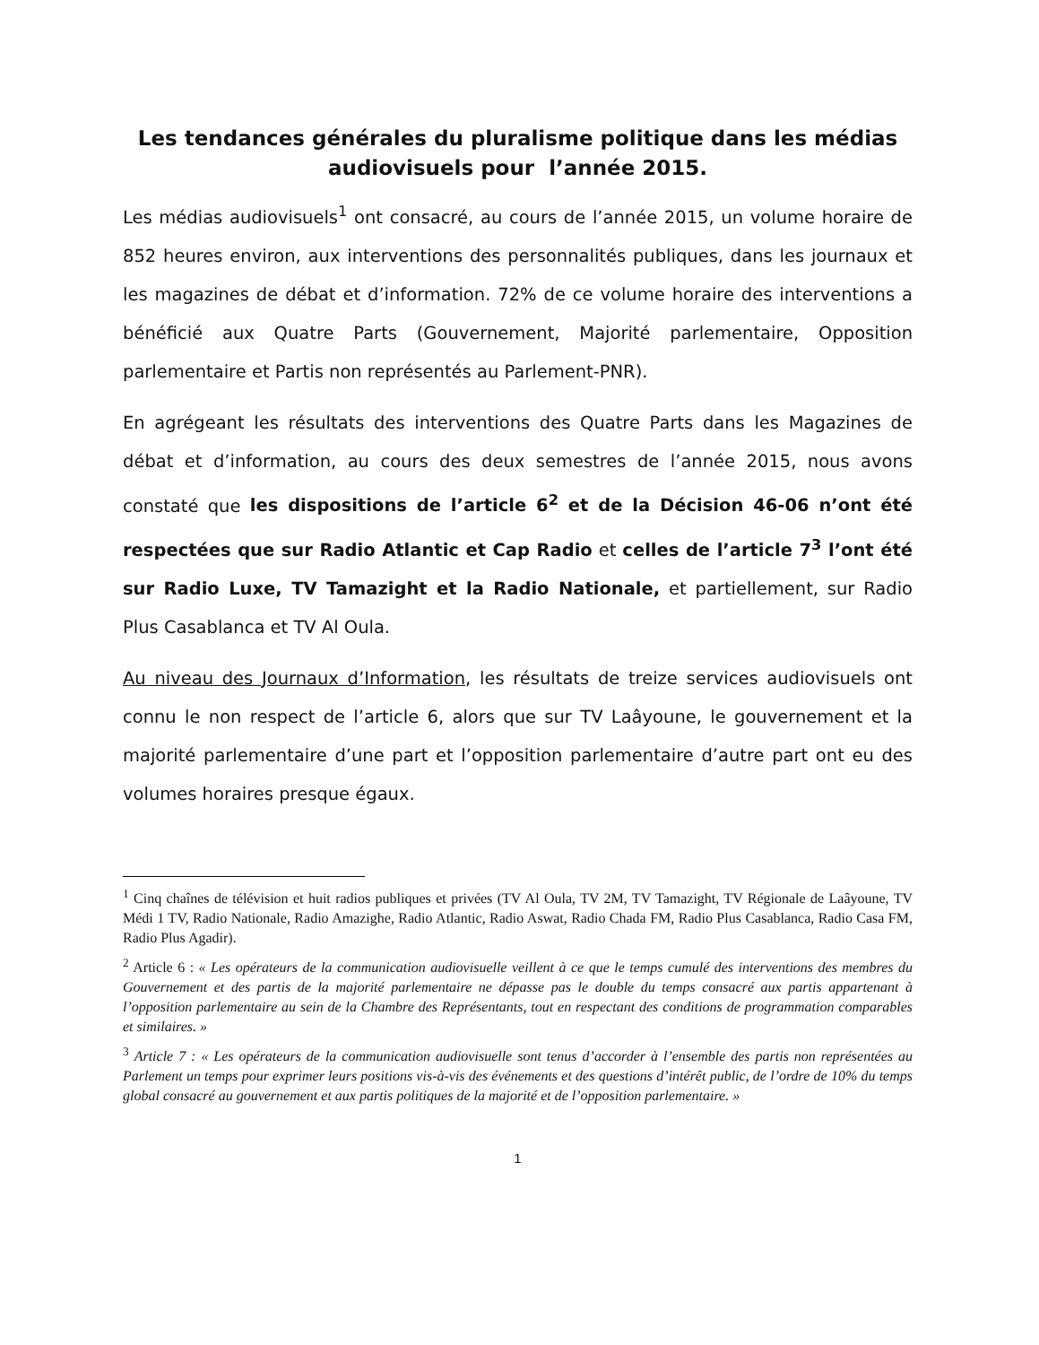Les tendances générales du pluralisme politique dans les médias audiovisuels pour l’année 2015.
Les médias audiovisuels<sup>1</sup> ont consacré, au cours de l’année 2015, un volume horaire de 852 heures environ, aux interventions des personnalités publiques, dans les journaux et les magazines de débat et d’information. 72% de ce volume horaire des interventions a bénéficié aux Quatre Parts (Gouvernement, Majorité parlementaire, Opposition parlementaire et Partis non représentés au Parlement-PNR).
En agrégeant les résultats des interventions des Quatre Parts dans les Magazines de débat et d’information, au cours des deux semestres de l’année 2015, nous avons constaté que les dispositions de l’article 6<sup>2</sup> et de la Décision 46-06 n’ont été respectées que sur Radio Atlantic et Cap Radio et celles de l’article 7<sup>3</sup> l’ont été sur Radio Luxe, TV Tamazight et la Radio Nationale, et partiellement, sur Radio Plus Casablanca et TV Al Oula.
Au niveau des Journaux d’Information, les résultats de treize services audiovisuels ont connu le non respect de l’article 6, alors que sur TV Laâyoune, le gouvernement et la majorité parlementaire d’une part et l’opposition parlementaire d’autre part ont eu des volumes horaires presque égaux.
<sup>1</sup> Cinq chaînes de télévision et huit radios publiques et privées (TV Al Oula, TV 2M, TV Tamazight, TV Régionale de Laâyoune, TV Médi 1 TV, Radio Nationale, Radio Amazighe, Radio Atlantic, Radio Aswat, Radio Chada FM, Radio Plus Casablanca, Radio Casa FM, Radio Plus Agadir).
<sup>2</sup> Article 6 : « Les opérateurs de la communication audiovisuelle veillent à ce que le temps cumulé des interventions des membres du Gouvernement et des partis de la majorité parlementaire ne dépasse pas le double du temps consacré aux partis appartenant à l’opposition parlementaire au sein de la Chambre des Représentants, tout en respectant des conditions de programmation comparables et similaires. »
<sup>3</sup> Article 7 : « Les opérateurs de la communication audiovisuelle sont tenus d’accorder à l’ensemble des partis non représentées au Parlement un temps pour exprimer leurs positions vis-à-vis des événements et des questions d’intérêt public, de l’ordre de 10% du temps global consacré au gouvernement et aux partis politiques de la majorité et de l’opposition parlementaire. »
1